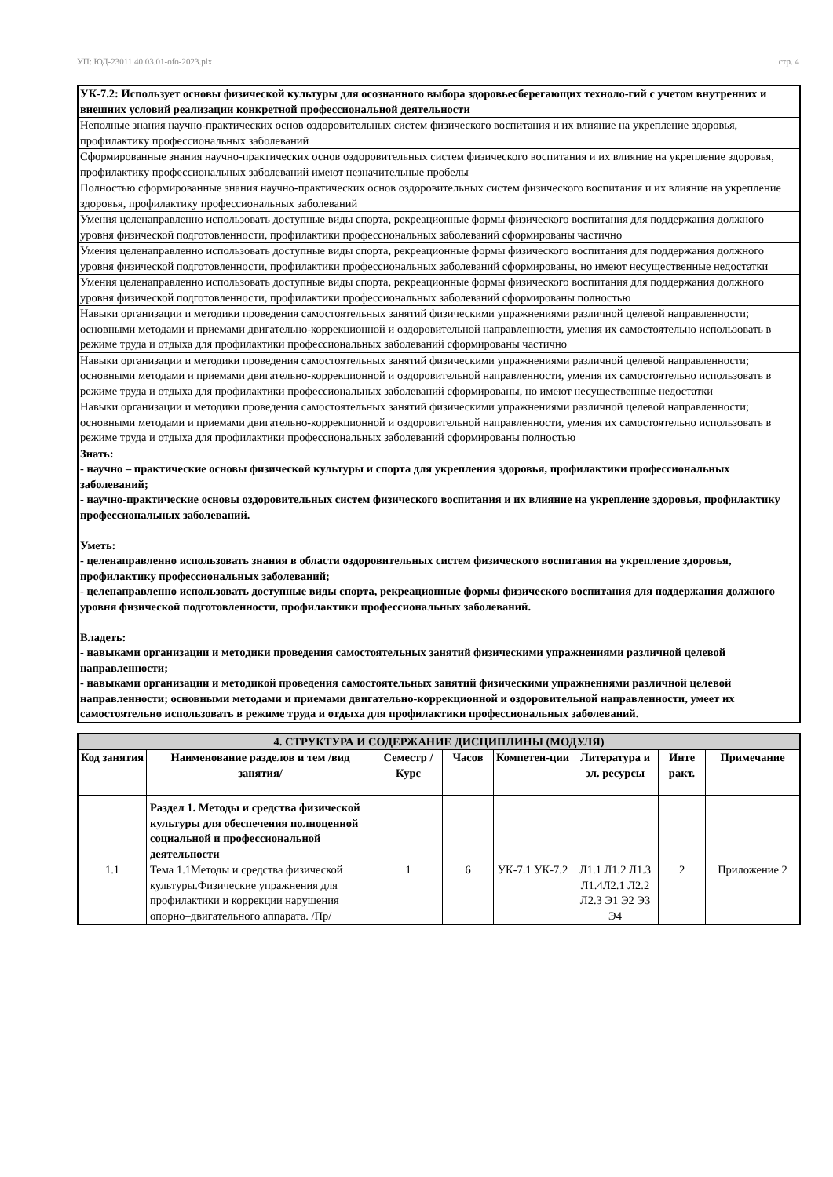УП: ЮД-23011 40.03.01-ofo-2023.plx стр. 4
| УК-7.2: Использует основы физической культуры для осознанного выбора здоровьесберегающих техноло-гий с учетом внутренних и внешних условий реализации конкретной профессиональной деятельности |
| Неполные знания научно-практических основ оздоровительных систем физического воспитания и их влияние на укрепление здоровья, профилактику профессиональных заболеваний |
| Сформированные знания научно-практических основ оздоровительных систем физического воспитания и их влияние на укрепление здоровья, профилактику профессиональных заболеваний имеют незначительные пробелы |
| Полностью сформированные знания научно-практических основ оздоровительных систем физического воспитания и их влияние на укрепление здоровья, профилактику профессиональных заболеваний |
| Умения целенаправленно использовать доступные виды спорта, рекреационные формы физического воспитания для поддержания должного уровня физической подготовленности, профилактики профессиональных заболеваний сформированы частично |
| Умения целенаправленно использовать доступные виды спорта, рекреационные формы физического воспитания для поддержания должного уровня физической подготовленности, профилактики профессиональных заболеваний сформированы, но имеют несущественные недостатки |
| Умения целенаправленно использовать доступные виды спорта, рекреационные формы физического воспитания для поддержания должного уровня физической подготовленности, профилактики профессиональных заболеваний сформированы полностью |
| Навыки организации и методики проведения самостоятельных занятий физическими упражнениями различной целевой направленности; основными методами и приемами двигательно-коррекционной и оздоровительной направленности, умения их самостоятельно использовать в режиме труда и отдыха для профилактики профессиональных заболеваний сформированы частично |
| Навыки организации и методики проведения самостоятельных занятий физическими упражнениями различной целевой направленности; основными методами и приемами двигательно-коррекционной и оздоровительной направленности, умения их самостоятельно использовать в режиме труда и отдыха для профилактики профессиональных заболеваний сформированы, но имеют несущественные недостатки |
| Навыки организации и методики проведения самостоятельных занятий физическими упражнениями различной целевой направленности; основными методами и приемами двигательно-коррекционной и оздоровительной направленности, умения их самостоятельно использовать в режиме труда и отдыха для профилактики профессиональных заболеваний сформированы полностью |
| Знать: - научно – практические основы физической культуры и спорта для укрепления здоровья, профилактики профессиональных заболеваний; - научно-практические основы оздоровительных систем физического воспитания и их влияние на укрепление здоровья, профилактику профессиональных заболеваний. Уметь: - целенаправленно использовать знания в области оздоровительных систем физического воспитания на укрепление здоровья, профилактику профессиональных заболеваний; - целенаправленно использовать доступные виды спорта, рекреационные формы физического воспитания для поддержания должного уровня физической подготовленности, профилактики профессиональных заболеваний. Владеть: - навыками организации и методики проведения самостоятельных занятий физическими упражнениями различной целевой направленности; - навыками организации и методикой проведения самостоятельных занятий физическими упражнениями различной целевой направленности; основными методами и приемами двигательно-коррекционной и оздоровительной направленности, умеет их самостоятельно использовать в режиме труда и отдыха для профилактики профессиональных заболеваний. |
| 4. СТРУКТУРА И СОДЕРЖАНИЕ ДИСЦИПЛИНЫ (МОДУЛЯ) | | | | | | | |
| --- | --- | --- | --- | --- | --- | --- | --- |
| Код занятия | Наименование разделов и тем /вид занятия/ | Семестр / Курс | Часов | Компетен-ции | Литература и эл. ресурсы | Инте ракт. | Примечание |
| | Раздел 1. Методы и средства физической культуры для обеспечения полноценной социальной и профессиональной деятельности | | | | | | |
| 1.1 | Тема 1.1Методы и средства физической культуры.Физические упражнения для профилактики и коррекции нарушения опорно–двигательного аппарата. /Пр/ | 1 | 6 | УК-7.1 УК-7.2 | Л1.1 Л1.2 Л1.3 Л1.4Л2.1 Л2.2 Л2.3 Э1 Э2 Э3 Э4 | 2 | Приложение 2 |